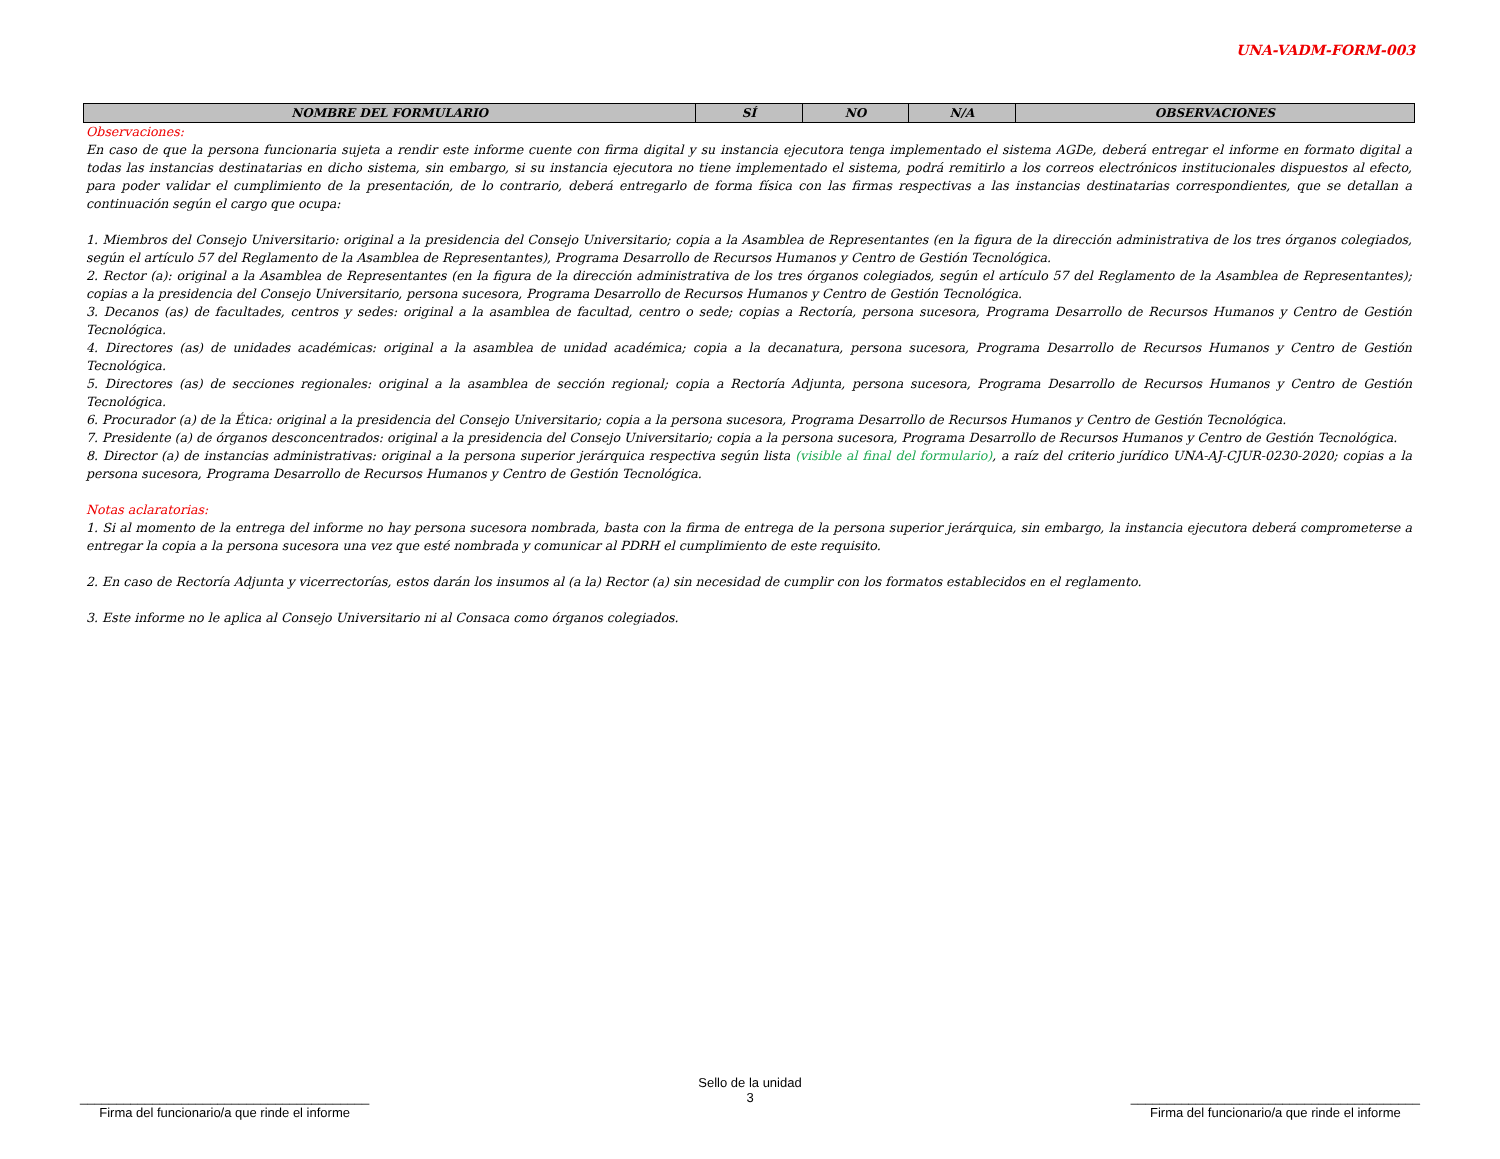UNA-VADM-FORM-003
| NOMBRE DEL FORMULARIO | SÍ | NO | N/A | OBSERVACIONES |
| --- | --- | --- | --- | --- |
Observaciones:
En caso de que la persona funcionaria sujeta a rendir este informe cuente con firma digital y su instancia ejecutora tenga implementado el sistema AGDe, deberá entregar el informe en formato digital a todas las instancias destinatarias en dicho sistema, sin embargo, si su instancia ejecutora no tiene implementado el sistema, podrá remitirlo a los correos electrónicos institucionales dispuestos al efecto, para poder validar el cumplimiento de la presentación, de lo contrario, deberá entregarlo de forma física con las firmas respectivas a las instancias destinatarias correspondientes, que se detallan a continuación según el cargo que ocupa:
1. Miembros del Consejo Universitario: original a la presidencia del Consejo Universitario; copia a la Asamblea de Representantes (en la figura de la dirección administrativa de los tres órganos colegiados, según el artículo 57 del Reglamento de la Asamblea de Representantes), Programa Desarrollo de Recursos Humanos y Centro de Gestión Tecnológica.
2. Rector (a): original a la Asamblea de Representantes (en la figura de la dirección administrativa de los tres órganos colegiados, según el artículo 57 del Reglamento de la Asamblea de Representantes); copias a la presidencia del Consejo Universitario, persona sucesora, Programa Desarrollo de Recursos Humanos y Centro de Gestión Tecnológica.
3. Decanos (as) de facultades, centros y sedes: original a la asamblea de facultad, centro o sede; copias a Rectoría, persona sucesora, Programa Desarrollo de Recursos Humanos y Centro de Gestión Tecnológica.
4. Directores (as) de unidades académicas: original a la asamblea de unidad académica; copia a la decanatura, persona sucesora, Programa Desarrollo de Recursos Humanos y Centro de Gestión Tecnológica.
5. Directores (as) de secciones regionales: original a la asamblea de sección regional; copia a Rectoría Adjunta, persona sucesora, Programa Desarrollo de Recursos Humanos y Centro de Gestión Tecnológica.
6. Procurador (a) de la Ética: original a la presidencia del Consejo Universitario; copia a la persona sucesora, Programa Desarrollo de Recursos Humanos y Centro de Gestión Tecnológica.
7. Presidente (a) de órganos desconcentrados: original a la presidencia del Consejo Universitario; copia a la persona sucesora, Programa Desarrollo de Recursos Humanos y Centro de Gestión Tecnológica.
8. Director (a) de instancias administrativas: original a la persona superior jerárquica respectiva según lista (visible al final del formulario), a raíz del criterio jurídico UNA-AJ-CJUR-0230-2020; copias a la persona sucesora, Programa Desarrollo de Recursos Humanos y Centro de Gestión Tecnológica.
Notas aclaratorias:
1. Si al momento de la entrega del informe no hay persona sucesora nombrada, basta con la firma de entrega de la persona superior jerárquica, sin embargo, la instancia ejecutora deberá comprometerse a entregar la copia a la persona sucesora una vez que esté nombrada y comunicar al PDRH el cumplimiento de este requisito.
2. En caso de Rectoría Adjunta y vicerrectorías, estos darán los insumos al (a la) Rector (a) sin necesidad de cumplir con los formatos establecidos en el reglamento.
3. Este informe no le aplica al Consejo Universitario ni al Consaca como órganos colegiados.
________________________________________
Firma del funcionario/a que rinde el informe
Sello de la unidad
3
________________________________________
Firma del funcionario/a que rinde el informe